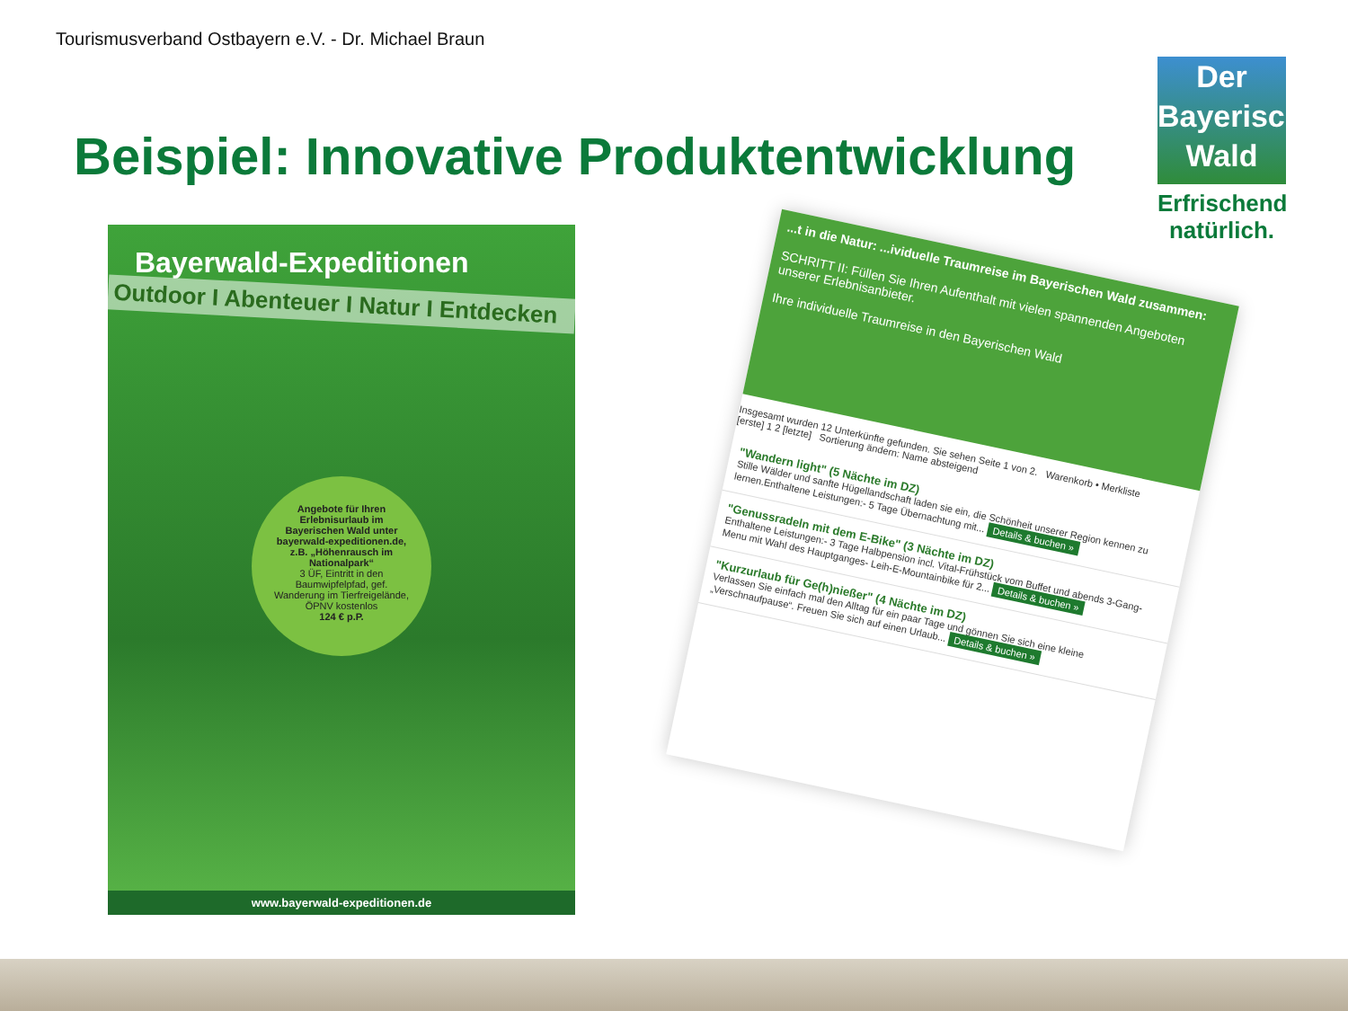Tourismusverband Ostbayern e.V. - Dr. Michael Braun
Beispiel: Innovative Produktentwicklung
Der
Bayerische
Wald
Erfrischend
natürlich.
Bayerwald-Expeditionen
Outdoor I Abenteuer I Natur I Entdecken
Angebote für Ihren Erlebnisurlaub im Bayerischen Wald unter bayerwald-expeditionen.de, z.B. „Höhenrausch im Nationalpark“
3 ÜF, Eintritt in den Baumwipfelpfad, gef. Wanderung im Tierfreigelände, ÖPNV kostenlos
124 € p.P.
www.bayerwald-expeditionen.de
...t in die Natur: ...ividuelle Traumreise im Bayerischen Wald zusammen:
SCHRITT II: Füllen Sie Ihren Aufenthalt mit vielen spannenden Angeboten unserer Erlebnisanbieter.
Ihre individuelle Traumreise in den Bayerischen Wald
Insgesamt wurden 12 Unterkünfte gefunden. Sie sehen Seite 1 von 2. Warenkorb • Merkliste
[erste] 1 2 [letzte] Sortierung ändern: Name absteigend
"Wandern light" (5 Nächte im DZ)
Stille Wälder und sanfte Hügellandschaft laden sie ein, die Schönheit unserer Region kennen zu lernen.Enthaltene Leistungen:- 5 Tage Übernachtung mit... Details & buchen »
"Genussradeln mit dem E-Bike" (3 Nächte im DZ)
Enthaltene Leistungen:- 3 Tage Halbpension incl. Vital-Frühstück vom Buffet und abends 3-Gang-Menu mit Wahl des Hauptganges- Leih-E-Mountainbike für 2... Details & buchen »
"Kurzurlaub für Ge(h)nießer" (4 Nächte im DZ)
Verlassen Sie einfach mal den Alltag für ein paar Tage und gönnen Sie sich eine kleine „Verschnaufpause“. Freuen Sie sich auf einen Urlaub... Details & buchen »